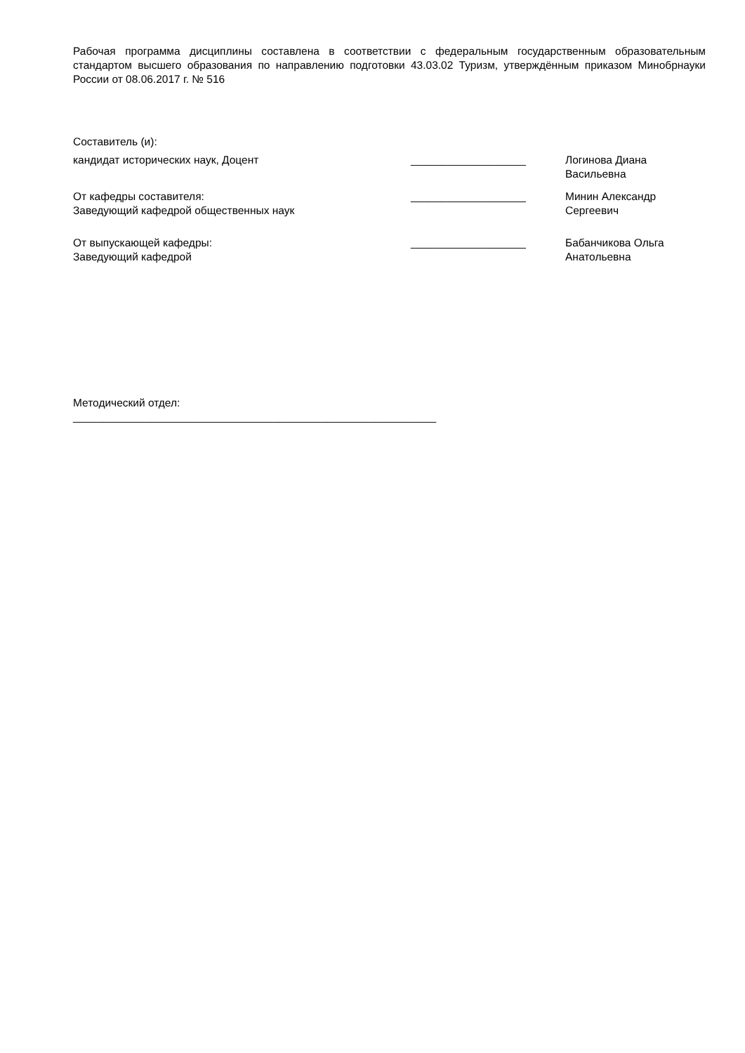Рабочая программа дисциплины составлена в соответствии с федеральным государственным образовательным стандартом высшего образования по направлению подготовки 43.03.02 Туризм, утверждённым приказом Минобрнауки России от 08.06.2017 г. № 516
Составитель (и):
| кандидат исторических наук, Доцент | ___________________ | Логинова Диана Васильевна |
| От кафедры составителя: Заведующий кафедрой общественных наук | ___________________ | Минин Александр Сергеевич |
| От выпускающей кафедры: Заведующий кафедрой | ___________________ | Бабанчикова Ольга Анатольевна |
Методический отдел:
____________________________________________________________